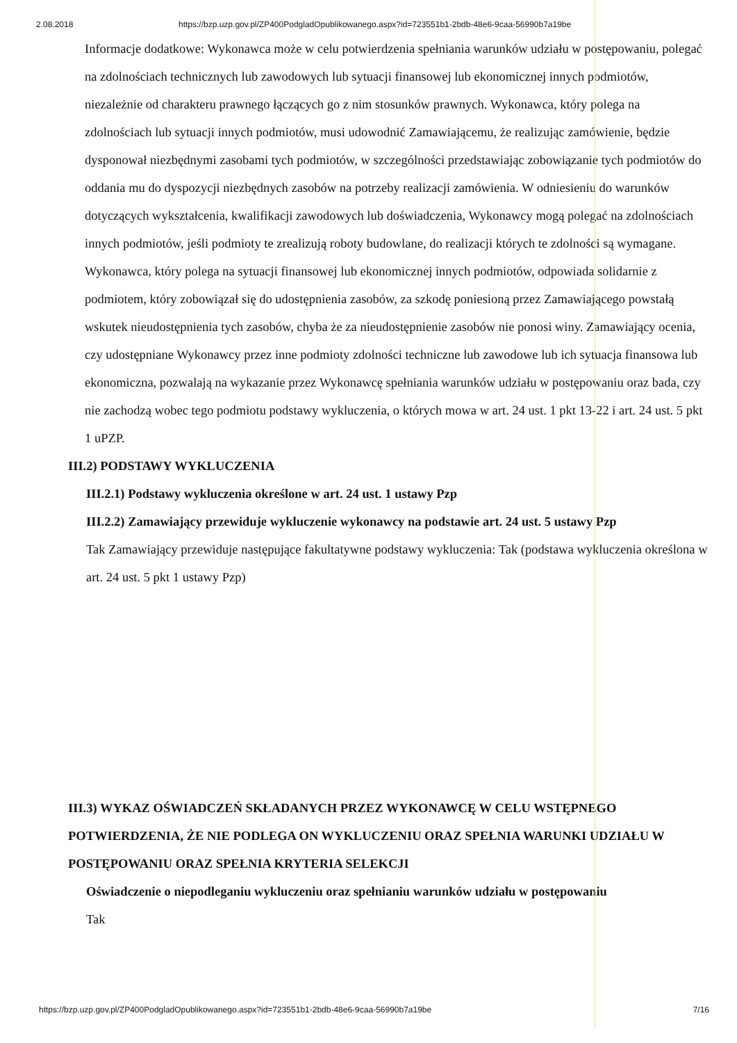2.08.2018 https://bzp.uzp.gov.pl/ZP400PodgladOpublikowanego.aspx?id=723551b1-2bdb-48e6-9caa-56990b7a19be
Informacje dodatkowe: Wykonawca może w celu potwierdzenia spełniania warunków udziału w postępowaniu, polegać na zdolnościach technicznych lub zawodowych lub sytuacji finansowej lub ekonomicznej innych podmiotów, niezależnie od charakteru prawnego łączących go z nim stosunków prawnych. Wykonawca, który polega na zdolnościach lub sytuacji innych podmiotów, musi udowodnić Zamawiającemu, że realizując zamówienie, będzie dysponował niezbędnymi zasobami tych podmiotów, w szczególności przedstawiając zobowiązanie tych podmiotów do oddania mu do dyspozycji niezbędnych zasobów na potrzeby realizacji zamówienia. W odniesieniu do warunków dotyczących wykształcenia, kwalifikacji zawodowych lub doświadczenia, Wykonawcy mogą polegać na zdolnościach innych podmiotów, jeśli podmioty te zrealizują roboty budowlane, do realizacji których te zdolności są wymagane. Wykonawca, który polega na sytuacji finansowej lub ekonomicznej innych podmiotów, odpowiada solidarnie z podmiotem, który zobowiązał się do udostępnienia zasobów, za szkodę poniesioną przez Zamawiającego powstałą wskutek nieudostępnienia tych zasobów, chyba że za nieudostępnienie zasobów nie ponosi winy. Zamawiający ocenia, czy udostępniane Wykonawcy przez inne podmioty zdolności techniczne lub zawodowe lub ich sytuacja finansowa lub ekonomiczna, pozwalają na wykazanie przez Wykonawcę spełniania warunków udziału w postępowaniu oraz bada, czy nie zachodzą wobec tego podmiotu podstawy wykluczenia, o których mowa w art. 24 ust. 1 pkt 13-22 i art. 24 ust. 5 pkt 1 uPZP.
III.2) PODSTAWY WYKLUCZENIA
III.2.1) Podstawy wykluczenia określone w art. 24 ust. 1 ustawy Pzp
III.2.2) Zamawiający przewiduje wykluczenie wykonawcy na podstawie art. 24 ust. 5 ustawy Pzp
Tak Zamawiający przewiduje następujące fakultatywne podstawy wykluczenia: Tak (podstawa wykluczenia określona w art. 24 ust. 5 pkt 1 ustawy Pzp)
III.3) WYKAZ OŚWIADCZEŃ SKŁADANYCH PRZEZ WYKONAWCĘ W CELU WSTĘPNEGO POTWIERDZENIA, ŻE NIE PODLEGA ON WYKLUCZENIU ORAZ SPEŁNIA WARUNKI UDZIAŁU W POSTĘPOWANIU ORAZ SPEŁNIA KRYTERIA SELEKCJI
Oświadczenie o niepodleganiu wykluczeniu oraz spełnianiu warunków udziału w postępowaniu
Tak
https://bzp.uzp.gov.pl/ZP400PodgladOpublikowanego.aspx?id=723551b1-2bdb-48e6-9caa-56990b7a19be 7/16